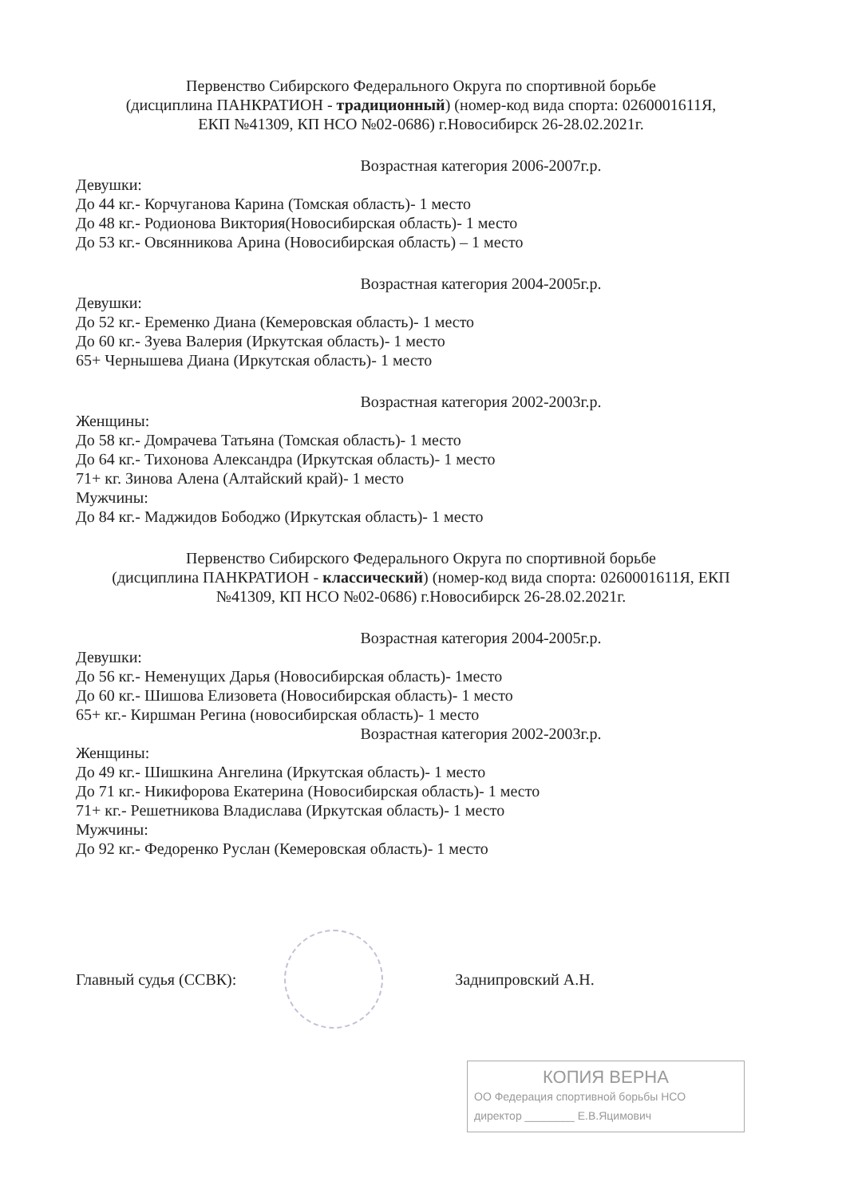Первенство Сибирского Федерального Округа по спортивной борьбе
(дисциплина ПАНКРАТИОН - традиционный) (номер-код вида спорта: 0260001611Я,
ЕКП №41309, КП НСО №02-0686) г.Новосибирск 26-28.02.2021г.
Возрастная категория 2006-2007г.р.
Девушки:
До 44 кг.- Корчуганова Карина (Томская область)- 1 место
До 48 кг.- Родионова Виктория(Новосибирская область)- 1 место
До 53 кг.- Овсянникова Арина (Новосибирская область) – 1 место
Возрастная категория 2004-2005г.р.
Девушки:
До 52 кг.- Еременко Диана (Кемеровская область)- 1 место
До 60 кг.- Зуева Валерия (Иркутская область)- 1 место
65+ Чернышева Диана (Иркутская область)- 1 место
Возрастная категория 2002-2003г.р.
Женщины:
До 58 кг.- Домрачева Татьяна (Томская область)- 1 место
До 64 кг.- Тихонова Александра (Иркутская область)- 1 место
71+ кг. Зинова Алена (Алтайский край)- 1 место
Мужчины:
До 84 кг.- Маджидов Бободжо (Иркутская область)- 1 место
Первенство Сибирского Федерального Округа по спортивной борьбе
(дисциплина ПАНКРАТИОН - классический) (номер-код вида спорта: 0260001611Я, ЕКП
№41309, КП НСО №02-0686) г.Новосибирск 26-28.02.2021г.
Возрастная категория 2004-2005г.р.
Девушки:
До 56 кг.- Неменущих Дарья (Новосибирская область)- 1место
До 60 кг.- Шишова Елизовета (Новосибирская область)- 1 место
65+ кг.- Киршман Регина (новосибирская область)- 1 место
Возрастная категория 2002-2003г.р.
Женщины:
До 49 кг.- Шишкина Ангелина (Иркутская область)- 1 место
До 71 кг.- Никифорова Екатерина (Новосибирская область)- 1 место
71+ кг.- Решетникова Владислава (Иркутская область)- 1 место
Мужчины:
До 92 кг.- Федоренко Руслан (Кемеровская область)- 1 место
Главный судья (ССВК): Заднипровский А.Н.
КОПИЯ ВЕРНА
ОО Федерация спортивной борьбы НСО
директор ________ Е.В.Яцимович